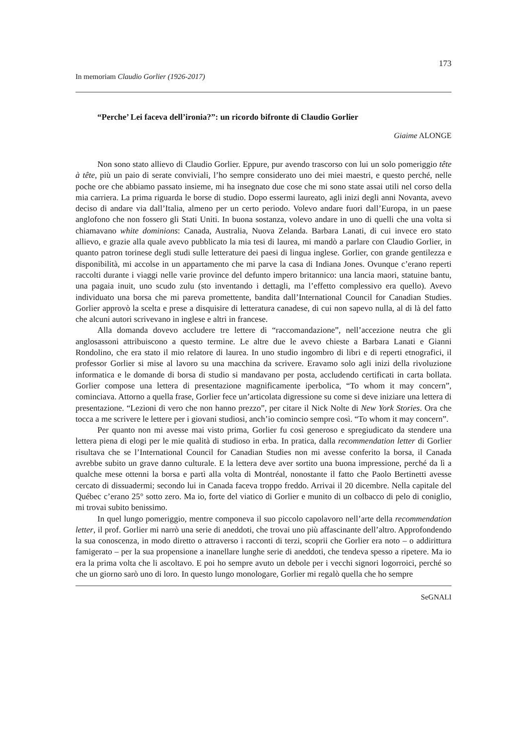173
In memoriam Claudio Gorlier (1926-2017)
“Perche’ Lei faceva dell’ironia?”: un ricordo bifronte di Claudio Gorlier
Giaime ALONGE
Non sono stato allievo di Claudio Gorlier. Eppure, pur avendo trascorso con lui un solo pomeriggio tête à tête, più un paio di serate conviviali, l’ho sempre considerato uno dei miei maestri, e questo perché, nelle poche ore che abbiamo passato insieme, mi ha insegnato due cose che mi sono state assai utili nel corso della mia carriera. La prima riguarda le borse di studio. Dopo essermi laureato, agli inizi degli anni Novanta, avevo deciso di andare via dall’Italia, almeno per un certo periodo. Volevo andare fuori dall’Europa, in un paese anglofono che non fossero gli Stati Uniti. In buona sostanza, volevo andare in uno di quelli che una volta si chiamavano white dominions: Canada, Australia, Nuova Zelanda. Barbara Lanati, di cui invece ero stato allievo, e grazie alla quale avevo pubblicato la mia tesi di laurea, mi mandò a parlare con Claudio Gorlier, in quanto patron torinese degli studi sulle letterature dei paesi di lingua inglese. Gorlier, con grande gentilezza e disponibilità, mi accolse in un appartamento che mi parve la casa di Indiana Jones. Ovunque c’erano reperti raccolti durante i viaggi nelle varie province del defunto impero britannico: una lancia maori, statuine bantu, una pagaia inuit, uno scudo zulu (sto inventando i dettagli, ma l’effetto complessivo era quello). Avevo individuato una borsa che mi pareva promettente, bandita dall’International Council for Canadian Studies. Gorlier approvò la scelta e prese a disquisire di letteratura canadese, di cui non sapevo nulla, al di là del fatto che alcuni autori scrivevano in inglese e altri in francese.
Alla domanda dovevo accludere tre lettere di “raccomandazione”, nell’accezione neutra che gli anglosassoni attribuiscono a questo termine. Le altre due le avevo chieste a Barbara Lanati e Gianni Rondolino, che era stato il mio relatore di laurea. In uno studio ingombro di libri e di reperti etnografici, il professor Gorlier si mise al lavoro su una macchina da scrivere. Eravamo solo agli inizi della rivoluzione informatica e le domande di borsa di studio si mandavano per posta, accludendo certificati in carta bollata. Gorlier compose una lettera di presentazione magnificamente iperbolica, “To whom it may concern”, cominciava. Attorno a quella frase, Gorlier fece un’articolata digressione su come si deve iniziare una lettera di presentazione. “Lezioni di vero che non hanno prezzo”, per citare il Nick Nolte di New York Stories. Ora che tocca a me scrivere le lettere per i giovani studiosi, anch’io comincio sempre così. “To whom it may concern”.
Per quanto non mi avesse mai visto prima, Gorlier fu così generoso e spregiudicato da stendere una lettera piena di elogi per le mie qualità di studioso in erba. In pratica, dalla recommendation letter di Gorlier risultava che se l’International Council for Canadian Studies non mi avesse conferito la borsa, il Canada avrebbe subito un grave danno culturale. E la lettera deve aver sortito una buona impressione, perché da lì a qualche mese ottenni la borsa e partì alla volta di Montréal, nonostante il fatto che Paolo Bertinetti avesse cercato di dissuadermi; secondo lui in Canada faceva troppo freddo. Arrivai il 20 dicembre. Nella capitale del Québec c’erano 25° sotto zero. Ma io, forte del viatico di Gorlier e munito di un colbacco di pelo di coniglio, mi trovai subito benissimo.
In quel lungo pomeriggio, mentre componeva il suo piccolo capolavoro nell’arte della recommendation letter, il prof. Gorlier mi narrò una serie di aneddoti, che trovai uno più affascinante dell’altro. Approfondendo la sua conoscenza, in modo diretto o attraverso i racconti di terzi, scoprii che Gorlier era noto – o addirittura famigerato – per la sua propensione a inanellare lunghe serie di aneddoti, che tendeva spesso a ripetere. Ma io era la prima volta che li ascoltavo. E poi ho sempre avuto un debole per i vecchi signori logorroici, perché so che un giorno sarò uno di loro. In questo lungo monologare, Gorlier mi regalò quella che ho sempre
SeGNALI